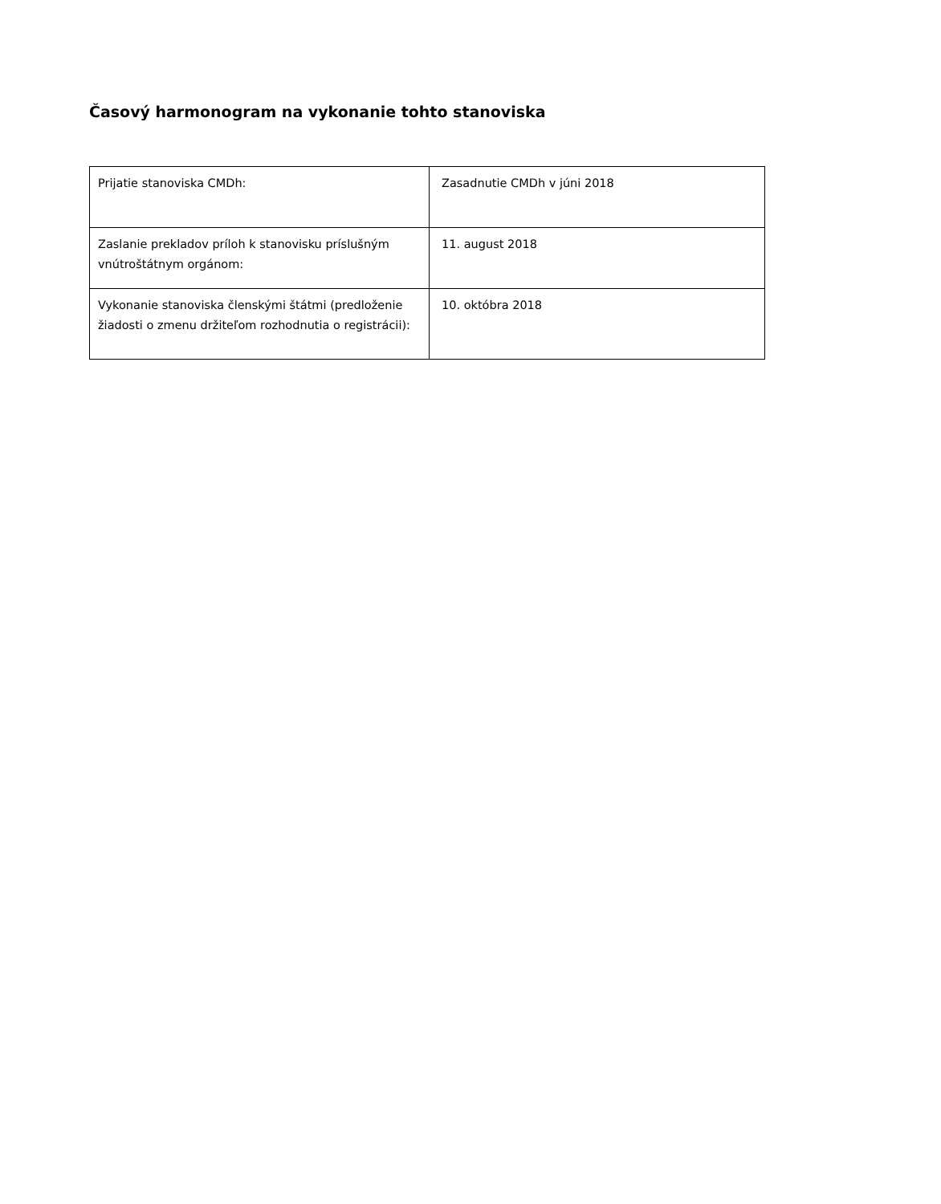Časový harmonogram na vykonanie tohto stanoviska
| Prijatie stanoviska CMDh: | Zasadnutie CMDh v júni 2018 |
| Zaslanie prekladov príloh k stanovisku príslušným vnútroštátnym orgánom: | 11. august 2018 |
| Vykonanie stanoviska členskými štátmi (predloženie žiadosti o zmenu držiteľom rozhodnutia o registrácii): | 10. októbra 2018 |